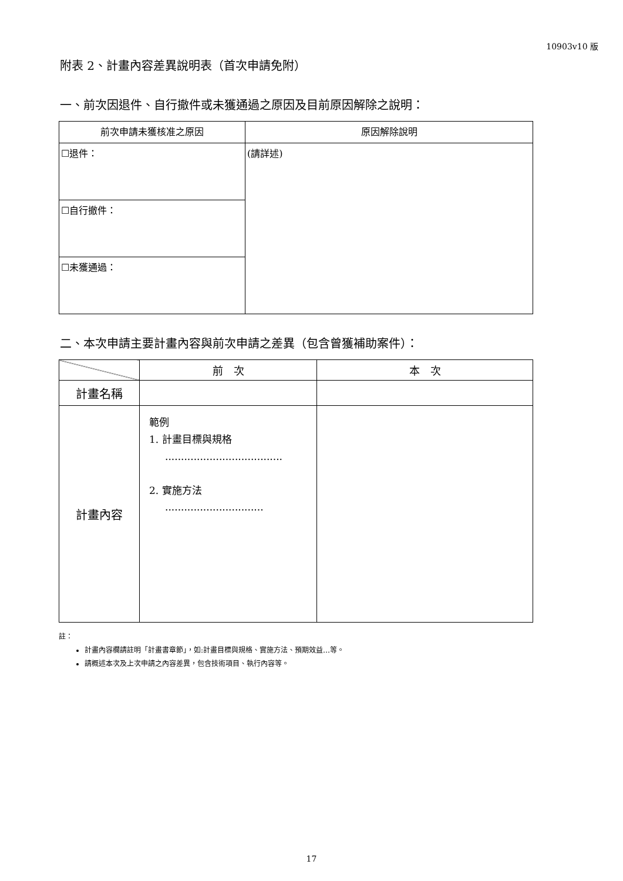10903v10 版
附表 2、計畫內容差異說明表（首次申請免附）
一、前次因退件、自行撤件或未獲通過之原因及目前原因解除之說明：
| 前次申請未獲核准之原因 | 原因解除說明 |
| --- | --- |
| ☐退件： | (請詳述) |
| ☐自行撤件： | |
| ☐未獲通過： | |
二、本次申請主要計畫內容與前次申請之差異（包含曾獲補助案件）：
| | 前 次 | 本 次 |
| --- | --- | --- |
| 計畫名稱 | | |
| 計畫內容 | 範例 1. 計畫目標與規格 ..................................... 2. 實施方法 ............................... | |
註：
計畫內容欄請註明「計畫書章節」，如:計畫目標與規格、實施方法、預期效益…等。
請概述本次及上次申請之內容差異，包含技術項目、執行內容等。
17